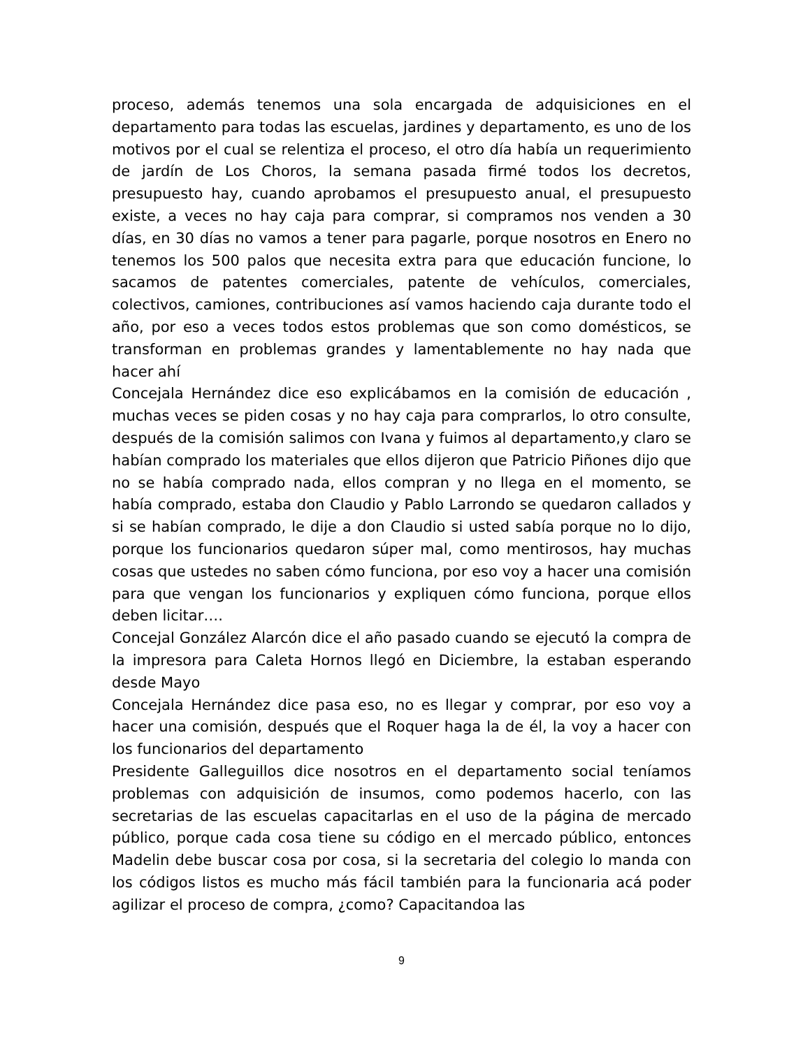proceso, además tenemos una sola encargada de adquisiciones en el departamento para todas las escuelas, jardines y departamento, es uno de los motivos por el cual se relentiza el proceso, el otro día había un requerimiento de jardín de Los Choros, la semana pasada firmé todos los decretos, presupuesto hay, cuando aprobamos el presupuesto anual, el presupuesto existe, a veces no hay caja para comprar, si compramos nos venden a 30 días, en 30 días no vamos a tener para pagarle, porque nosotros en Enero no tenemos los 500 palos que necesita extra para que educación funcione, lo sacamos de patentes comerciales, patente de vehículos, comerciales, colectivos, camiones, contribuciones así vamos haciendo caja durante todo el año, por eso a veces todos estos problemas que son como domésticos, se transforman en problemas grandes y lamentablemente no hay nada que hacer ahí
Concejala Hernández dice eso explicábamos en la comisión de educación , muchas veces se piden cosas y no hay caja para comprarlos, lo otro consulte, después de la comisión salimos con Ivana y fuimos al departamento,y claro se habían comprado los materiales que ellos dijeron que Patricio Piñones dijo que no se había comprado nada, ellos compran y no llega en el momento, se había comprado, estaba don Claudio y Pablo Larrondo se quedaron callados y si se habían comprado, le dije a don Claudio si usted sabía porque no lo dijo, porque los funcionarios quedaron súper mal, como mentirosos, hay muchas cosas que ustedes no saben cómo funciona, por eso voy a hacer una comisión para que vengan los funcionarios y expliquen cómo funciona, porque ellos deben licitar….
Concejal González Alarcón dice el año pasado cuando se ejecutó la compra de la impresora para Caleta Hornos llegó en Diciembre, la estaban esperando desde Mayo
Concejala Hernández dice pasa eso, no es llegar y comprar, por eso voy a hacer una comisión, después que el Roquer haga la de él, la voy a hacer con los funcionarios del departamento
Presidente Galleguillos dice nosotros en el departamento social teníamos problemas con adquisición de insumos, como podemos hacerlo, con las secretarias de las escuelas capacitarlas en el uso de la página de mercado público, porque cada cosa tiene su código en el mercado público, entonces Madelin debe buscar cosa por cosa, si la secretaria del colegio lo manda con los códigos listos es mucho más fácil también para la funcionaria acá poder agilizar el proceso de compra, ¿como? Capacitandoa las
9